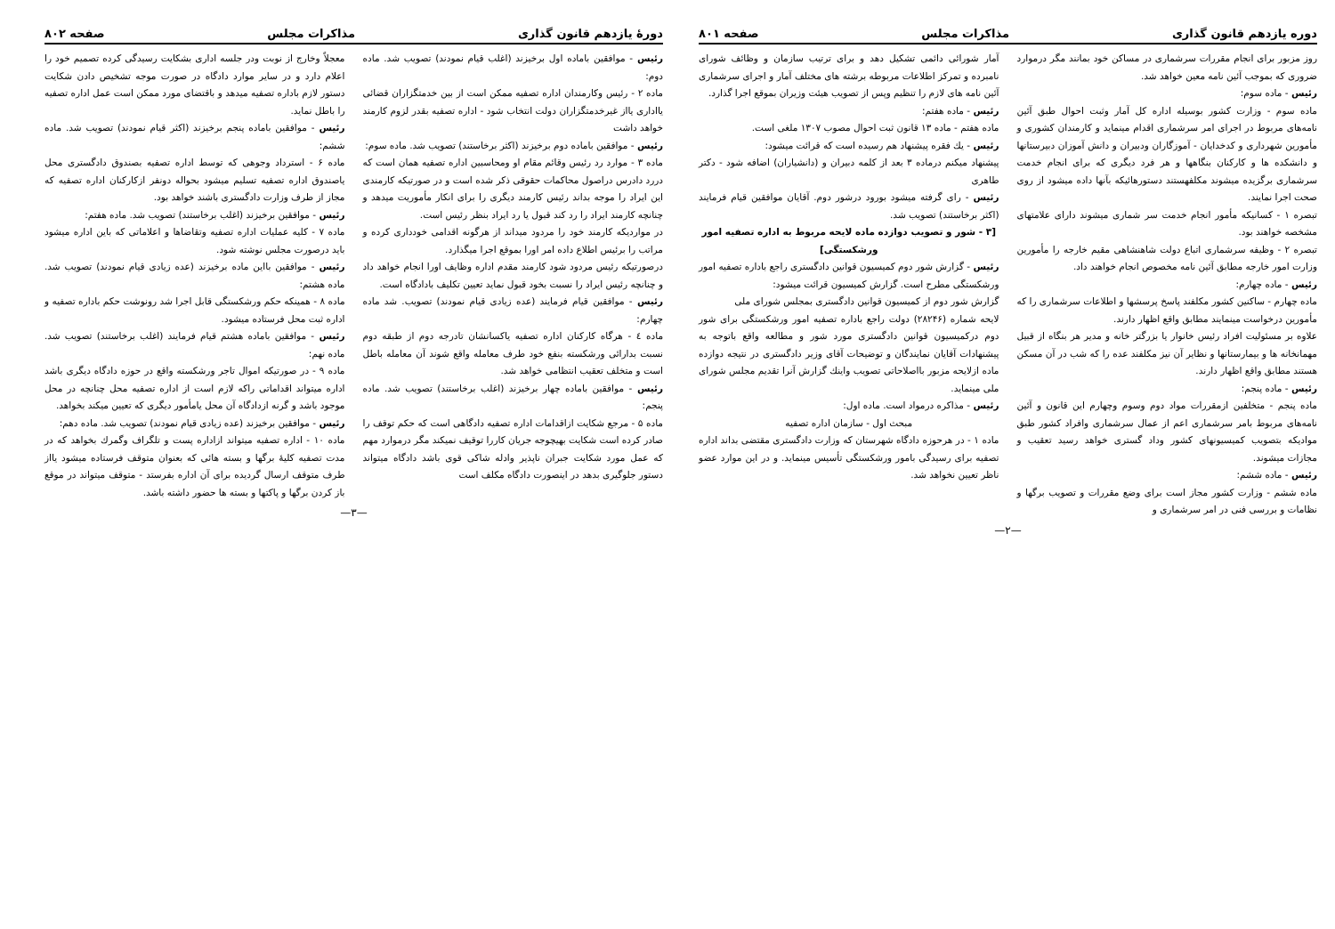دوره یازدهم قانون گذاری مذاکرات مجلس صفحه ۸۰۱
روز مزبور برای انجام مقررات سرشماری در مساکن خود بمانند مگر درموارد ضروری که بموجب آئین نامه معین خواهد شد.
رئیس - ماده سوم:
ماده سوم - وزارت کشور بوسیله اداره کل آمار وثبت احوال طبق آئین نامه‌های مربوط در اجرای امر سرشماری اقدام مینماید و کارمندان کشوری و مأمورین شهرداری و کدخدایان - آموزگاران ودبیران و دانش آموزان دبیرستانها و دانشکده ها و کارکنان بنگاهها و هر فرد دیگری که برای انجام خدمت سرشماری برگزیده میشوند مکلفهستند دستورهائیکه بآنها داده میشود از روی صحت اجرا نمایند.
تبصره ۱ - کسانیکه مأمور انجام خدمت سر شماری میشوند دارای علامتهای مشخصه خواهند بود.
تبصره ۲ - وظیفه سرشماری اتباع دولت شاهنشاهی مقیم خارجه را مأمورین وزارت امور خارجه مطابق آئین نامه مخصوص انجام خواهند داد.
رئیس - ماده چهارم:
ماده چهارم - ساکنین کشور مکلفند پاسخ پرسشها و اطلاعات سرشماری را که مأمورین درخواست مینمایند مطابق واقع اظهار دارند.
علاوه بر مسئولیت افراد رئیس خانوار یا بزرگتر خانه و مدیر هر بنگاه از قبیل مهمانخانه ها و بیمارستانها و نظایر آن نیز مکلفند عده را که شب در آن مسکن هستند مطابق واقع اظهار دارند.
رئیس - ماده پنجم:
ماده پنجم - متخلفین ازمقررات مواد دوم وسوم وچهارم این قانون و آئین نامه‌های مربوط بامر سرشماری اعم از عمال سرشماری وافراد کشور طبق موادیکه بتصویب کمیسیونهای کشور وداد گستری خواهد رسید تعقیب و مجازات میشوند.
رئیس - ماده ششم:
ماده ششم - وزارت کشور مجاز است برای وضع مقررات و تصویب برگها و نظامات و بررسی فنی در امر سرشماری و
آمار شورائی دائمی تشکیل دهد و برای ترتیب سازمان و وظائف شورای نامبرده و تمرکز اطلاعات مربوطه برشته های مختلف آمار و اجرای سرشماری آئین نامه های لازم را تنظیم وپس از تصویب هیئت وزیران بموقع اجرا گذارد.
رئیس - ماده هفتم:
ماده هفتم - ماده ۱۳ قانون ثبت احوال مصوب ۱۳۰۷ ملغی است.
رئیس - یك فقره پیشنهاد هم رسیده است که قرائت میشود:
پیشنهاد میکنم درماده ۳ بعد از کلمه دبیران و (دانشیاران) اضافه شود - دکتر طاهری
رئیس - رای گرفته میشود بورود درشور دوم. آقایان موافقین قیام فرمایند (اکثر برخاستند) تصویب شد.
[۳ - شور و تصویب دوازده ماده لایحه مربوط به اداره تصفیه امور ورشکستگی]
رئیس - گزارش شور دوم کمیسیون قوانین دادگستری راجع باداره تصفیه امور ورشکستگی مطرح است. گزارش کمیسیون قرائت میشود:
گزارش شور دوم از کمیسیون قوانین دادگستری بمجلس شورای ملی
لایحه شماره (۲۸۲۴۶) دولت راجع باداره تصفیه امور ورشکستگی برای شور دوم درکمیسیون قوانین دادگستری مورد شور و مطالعه واقع باتوجه به پیشنهادات آقایان نمایندگان و توضیحات آقای وزیر دادگستری در نتیجه دوازده ماده ازلایحه مزبور بااصلاحاتی تصویب واینك گزارش آنرا تقدیم مجلس شورای ملی مینماید.
رئیس - مذاکره درمواد است. ماده اول:
مبحث اول - سازمان اداره تصفیه
ماده ۱ - در هرحوزه دادگاه شهرستان که وزارت دادگستری مقتضی بداند اداره تصفیه برای رسیدگی بامور ورشکستگی تأسیس مینماید. و در این موارد عضو ناظر تعیین نخواهد شد.
—۲—
دورهٔ یازدهم قانون گذاری مذاکرات مجلس صفحه ۸۰۲
رئیس - موافقین باماده اول برخیزند (اغلب قیام نمودند) تصویب شد. ماده دوم:
ماده ۲ - رئیس وکارمندان اداره تصفیه ممکن است از بین خدمتگزاران قضائی یااداری یااز غیرخدمتگزاران دولت انتخاب شود - اداره تصفیه بقدر لزوم کارمند خواهد داشت
رئیس - موافقین باماده دوم برخیزند (اکثر برخاستند) تصویب شد. ماده سوم:
ماده ۳ - موارد رد رئیس وقائم مقام او ومحاسبین اداره تصفیه همان است که دررد دادرس دراصول محاکمات حقوقی ذکر شده است و در صورتیکه کارمندی این ایراد را موجه بداند رئیس کارمند دیگری را برای انکار مأموریت میدهد و چنانچه کارمند ایراد را رد کند قبول یا رد ایراد بنظر رئیس است.
در مواردیکه کارمند خود را مردود میداند از هرگونه اقدامی خودداری کرده و مراتب را برئیس اطلاع داده امر اورا بموقع اجرا میگذارد.
درصورتیکه رئیس مردود شود کارمند مقدم اداره وظایف اورا انجام خواهد داد و چنانچه رئیس ایراد را نسبت بخود قبول نماید تعیین تکلیف بادادگاه است.
رئیس - موافقین قیام فرمایند (عده زیادی قیام نمودند) تصویب. شد ماده چهارم:
ماده ٤ - هرگاه کارکنان اداره تصفیه یاکسانشان تادرجه دوم از طبقه دوم نسبت بدارائی ورشکسته بنفع خود طرف معامله واقع شوند آن معامله باطل است و متخلف تعقیب انتظامی خواهد شد.
رئیس - موافقین باماده چهار برخیزند (اغلب برخاستند) تصویب شد. ماده پنجم:
ماده ۵ - مرجع شکایت ازاقدامات اداره تصفیه دادگاهی است که حکم توقف را صادر کرده است شکایت بهیچوجه جریان کاررا توقیف نمیکند مگر درموارد مهم که عمل مورد شکایت جبران ناپذیر وادله شاکی قوی باشد دادگاه میتواند دستور جلوگیری بدهد در اینصورت دادگاه مکلف است
معجلاً وخارج از نوبت ودر جلسه اداری بشکایت رسیدگی کرده تصمیم خود را اعلام دارد و در سایر موارد دادگاه در صورت موجه تشخیص دادن شکایت دستور لازم باداره تصفیه میدهد و باقتضای مورد ممکن است عمل اداره تصفیه را باطل نماید.
رئیس - موافقین باماده پنجم برخیزند (اکثر قیام نمودند) تصویب شد. ماده ششم:
ماده ۶ - استرداد وجوهی که توسط اداره تصفیه بصندوق دادگستری محل یاصندوق اداره تصفیه تسلیم میشود بحواله دونفر ازکارکنان اداره تصفیه که مجاز از طرف وزارت دادگستری باشند خواهد بود.
رئیس - موافقین برخیزند (اغلب برخاستند) تصویب شد. ماده هفتم:
ماده ۷ - کلیه عملیات اداره تصفیه وتقاضاها و اعلاماتی که باین اداره میشود باید درصورت مجلس نوشته شود.
رئیس - موافقین بااین ماده برخیزند (عده زیادی قیام نمودند) تصویب شد. ماده هشتم:
ماده ۸ - همینکه حکم ورشکستگی قابل اجرا شد رونوشت حکم باداره تصفیه و اداره ثبت محل فرستاده میشود.
رئیس - موافقین باماده هشتم قیام فرمایند (اغلب برخاستند) تصویب شد. ماده نهم:
ماده ۹ - در صورتیکه اموال تاجر ورشکسته واقع در حوزه دادگاه دیگری باشد اداره میتواند اقداماتی راکه لازم است از اداره تصفیه محل چنانچه در محل موجود باشد و گرنه ازدادگاه آن محل یامأمور دیگری که تعیین میکند بخواهد.
رئیس - موافقین برخیزند (عده زیادی قیام نمودند) تصویب شد. ماده دهم:
ماده ۱۰ - اداره تصفیه میتواند ازاداره پست و تلگراف وگمرك بخواهد که در مدت تصفیه کلیهٔ برگها و بسته هائی که بعنوان متوقف فرستاده میشود یااز طرف متوقف ارسال گردیده برای آن اداره بفرستد - متوقف میتواند در موقع باز کردن برگها و پاکتها و بسته ها حضور داشته باشد.
—۳—